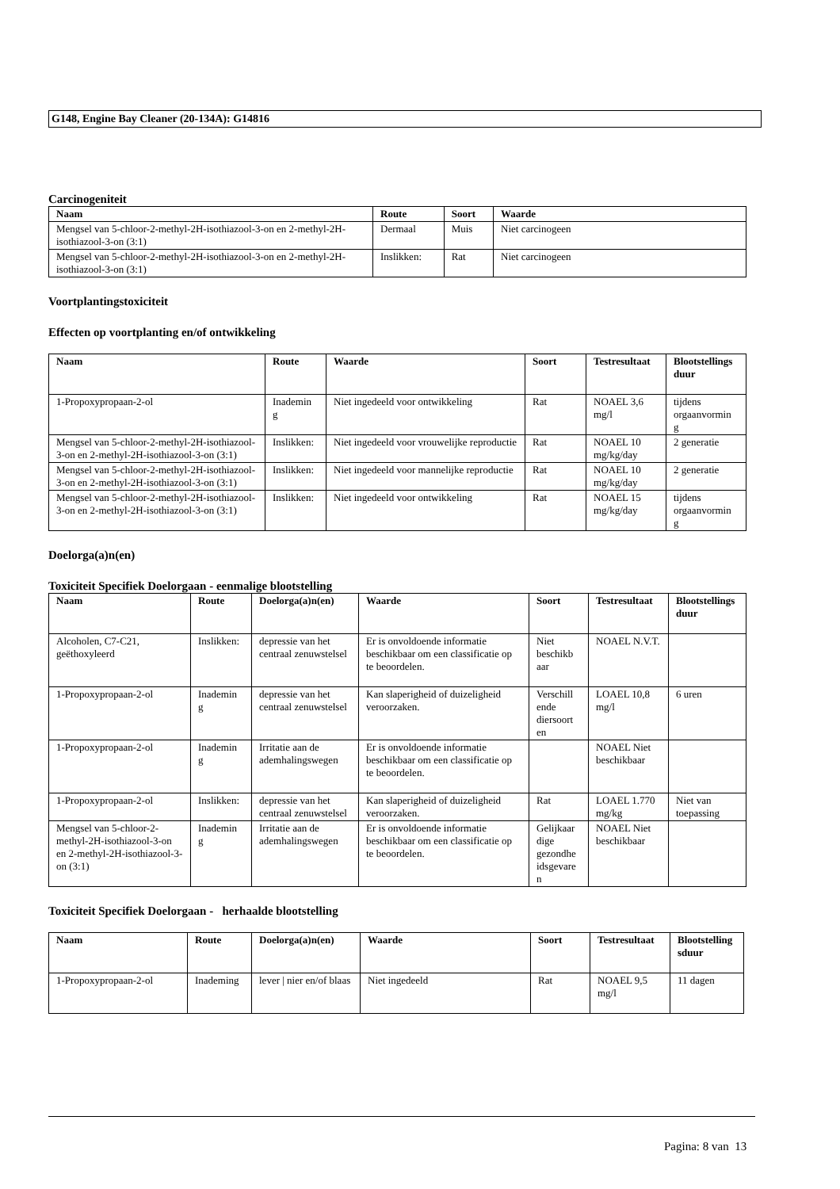G148, Engine Bay Cleaner (20-134A): G14816
Carcinogeniteit
| Naam | Route | Soort | Waarde |
| --- | --- | --- | --- |
| Mengsel van 5-chloor-2-methyl-2H-isothiazool-3-on en 2-methyl-2H-isothiazool-3-on (3:1) | Dermaal | Muis | Niet carcinogeen |
| Mengsel van 5-chloor-2-methyl-2H-isothiazool-3-on en 2-methyl-2H-isothiazool-3-on (3:1) | Inslikken: | Rat | Niet carcinogeen |
Voortplantingstoxiciteit
Effecten op voortplanting en/of ontwikkeling
| Naam | Route | Waarde | Soort | Testresultaat | Blootstellings duur |
| --- | --- | --- | --- | --- | --- |
| 1-Propoxypropaan-2-ol | Inademin g | Niet ingedeeld voor ontwikkeling | Rat | NOAEL 3,6 mg/l | tijdens orgaanvormin g |
| Mengsel van 5-chloor-2-methyl-2H-isothiazool-3-on en 2-methyl-2H-isothiazool-3-on (3:1) | Inslikken: | Niet ingedeeld voor vrouwelijke reproductie | Rat | NOAEL 10 mg/kg/day | 2 generatie |
| Mengsel van 5-chloor-2-methyl-2H-isothiazool-3-on en 2-methyl-2H-isothiazool-3-on (3:1) | Inslikken: | Niet ingedeeld voor mannelijke reproductie | Rat | NOAEL 10 mg/kg/day | 2 generatie |
| Mengsel van 5-chloor-2-methyl-2H-isothiazool-3-on en 2-methyl-2H-isothiazool-3-on (3:1) | Inslikken: | Niet ingedeeld voor ontwikkeling | Rat | NOAEL 15 mg/kg/day | tijdens orgaanvormin g |
Doelorga(a)n(en)
Toxiciteit Specifiek Doelorgaan - eenmalige blootstelling
| Naam | Route | Doelorga(a)n(en) | Waarde | Soort | Testresultaat | Blootstellings duur |
| --- | --- | --- | --- | --- | --- | --- |
| Alcoholen, C7-C21, geëthoxyleerd | Inslikken: | depressie van het centraal zenuwstelsel | Er is onvoldoende informatie beschikbaar om een classificatie op te beoordelen. | Niet beschikb aar | NOAEL N.V.T. | |
| 1-Propoxypropaan-2-ol | Inademin g | depressie van het centraal zenuwstelsel | Kan slaperigheid of duizeligheid veroorzaken. | Verschill ende diersoort en | LOAEL 10,8 mg/l | 6 uren |
| 1-Propoxypropaan-2-ol | Inademin g | Irritatie aan de ademhalingswegen | Er is onvoldoende informatie beschikbaar om een classificatie op te beoordelen. | | NOAEL Niet beschikbaar | |
| 1-Propoxypropaan-2-ol | Inslikken: | depressie van het centraal zenuwstelsel | Kan slaperigheid of duizeligheid veroorzaken. | Rat | LOAEL 1.770 mg/kg | Niet van toepassing |
| Mengsel van 5-chloor-2-methyl-2H-isothiazool-3-on en 2-methyl-2H-isothiazool-3-on (3:1) | Inademin g | Irritatie aan de ademhalingswegen | Er is onvoldoende informatie beschikbaar om een classificatie op te beoordelen. | Gelijkaar dige gezondhe idsgevare n | NOAEL Niet beschikbaar | |
Toxiciteit Specifiek Doelorgaan - herhaalde blootstelling
| Naam | Route | Doelorga(a)n(en) | Waarde | Soort | Testresultaat | Blootstelling sduur |
| --- | --- | --- | --- | --- | --- | --- |
| 1-Propoxypropaan-2-ol | Inademing | lever / nier en/of blaas | Niet ingedeeld | Rat | NOAEL 9,5 mg/l | 11 dagen |
Pagina: 8 van 13